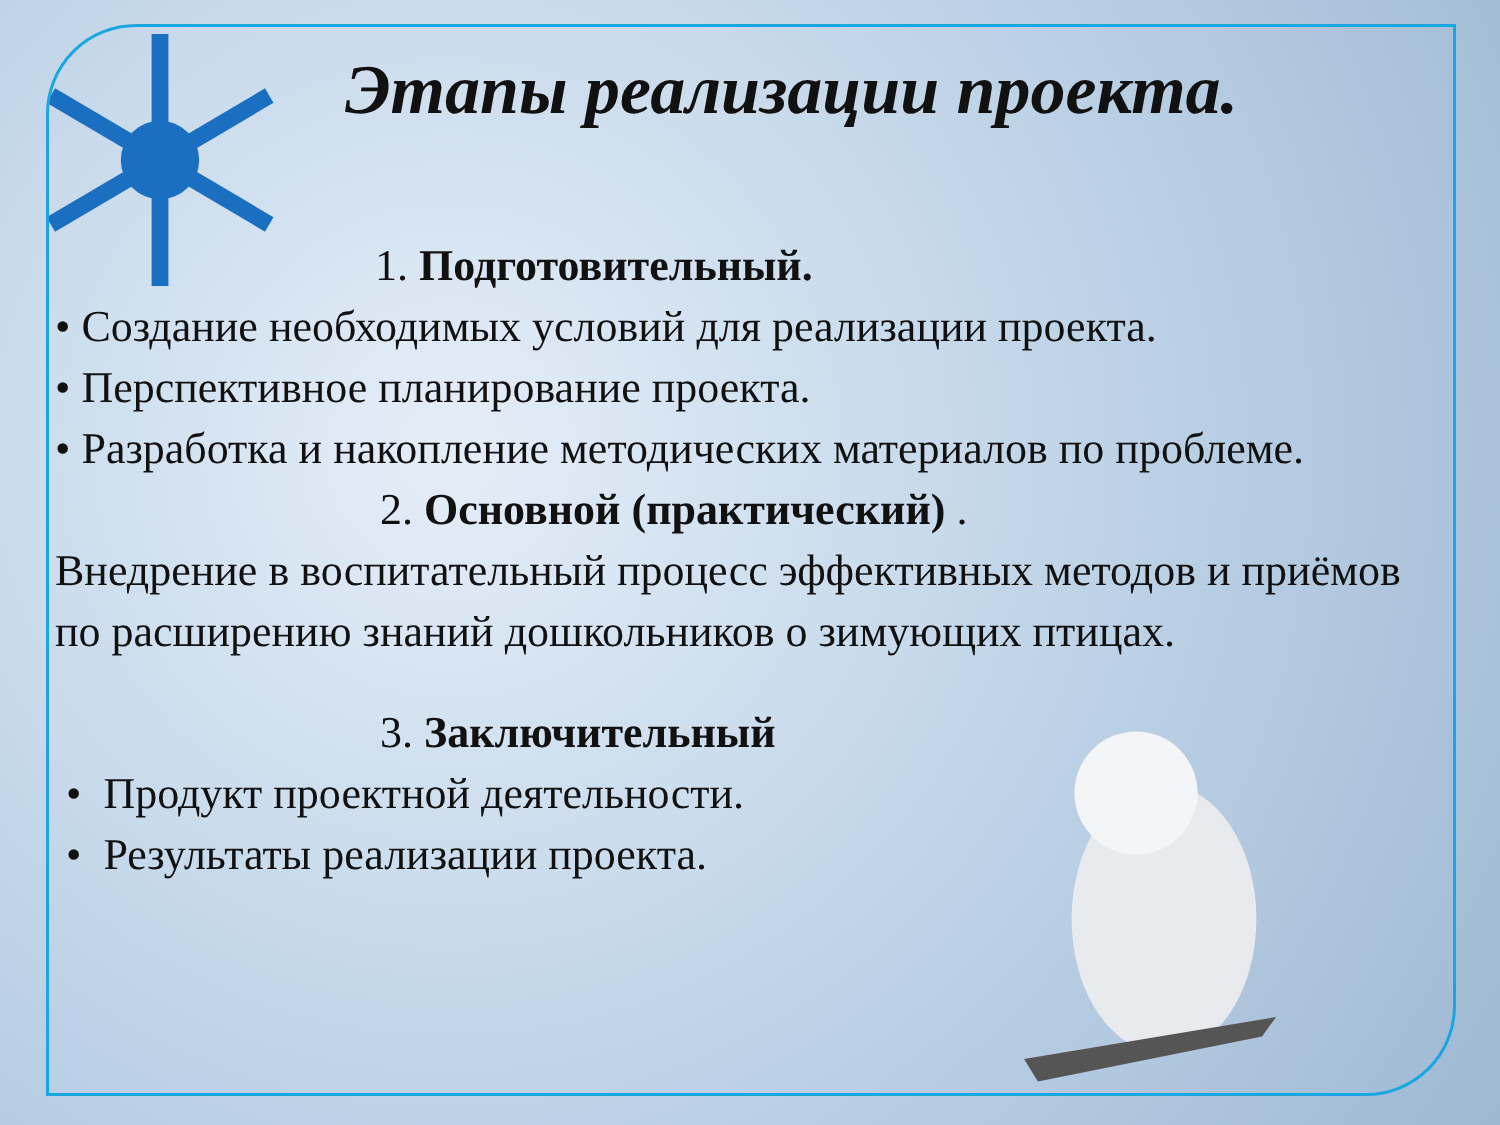Этапы реализации проекта.
1. Подготовительный.
• Создание необходимых условий для реализации проекта.
• Перспективное планирование проекта.
• Разработка и накопление методических материалов по проблеме.
2. Основной (практический) .
Внедрение в воспитательный процесс эффективных методов и приёмов по расширению знаний дошкольников о зимующих птицах.
3. Заключительный
• Продукт проектной деятельности.
• Результаты реализации проекта.